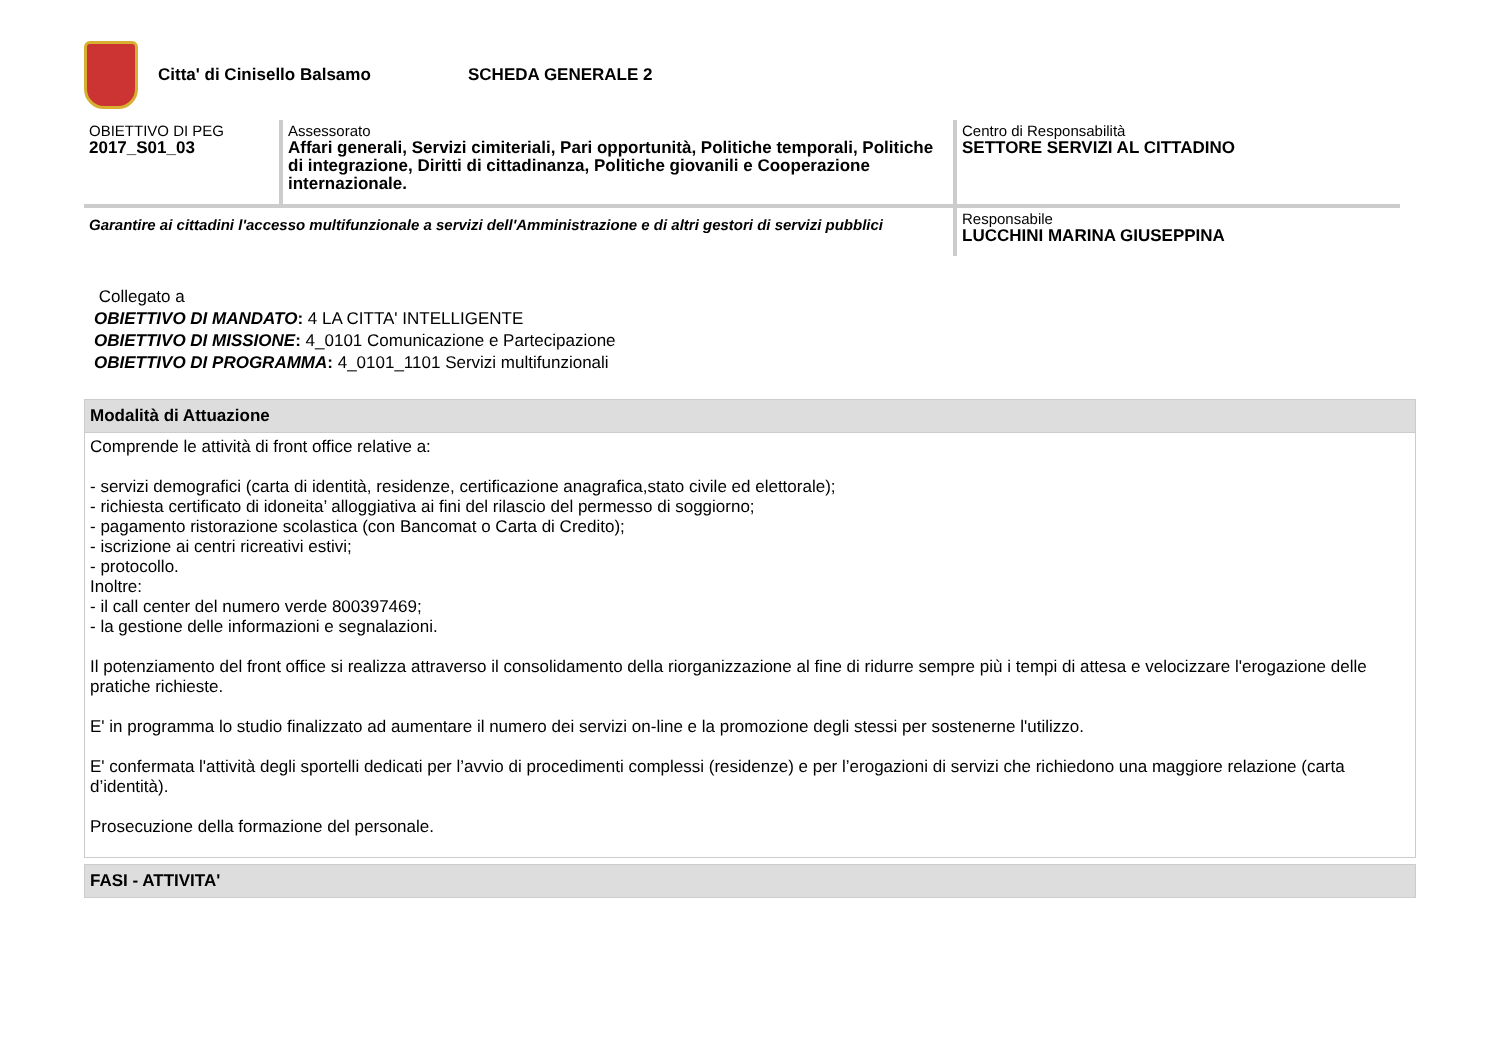Citta' di Cinisello Balsamo SCHEDA GENERALE 2
| OBIETTIVO DI PEG 2017_S01_03 | Assessorato Affari generali, Servizi cimiteriali, Pari opportunità, Politiche temporali, Politiche di integrazione, Diritti di cittadinanza, Politiche giovanili e Cooperazione internazionale. | Centro di Responsabilità SETTORE SERVIZI AL CITTADINO |
| Garantire ai cittadini l'accesso multifunzionale a servizi dell'Amministrazione e di altri gestori di servizi pubblici | | Responsabile LUCCHINI MARINA GIUSEPPINA |
Collegato a
OBIETTIVO DI MANDATO: 4 LA CITTA' INTELLIGENTE
OBIETTIVO DI MISSIONE: 4_0101 Comunicazione e Partecipazione
OBIETTIVO DI PROGRAMMA: 4_0101_1101 Servizi multifunzionali
Modalità di Attuazione
Comprende le attività di front office relative a:
- servizi demografici (carta di identità, residenze, certificazione anagrafica,stato civile ed elettorale);
- richiesta certificato di idoneita’ alloggiativa ai fini del rilascio del permesso di soggiorno;
- pagamento ristorazione scolastica (con Bancomat o Carta di Credito);
- iscrizione ai centri ricreativi estivi;
- protocollo.
Inoltre:
- il call center del numero verde 800397469;
- la gestione delle informazioni e segnalazioni.
Il potenziamento del front office si realizza attraverso il consolidamento della riorganizzazione al fine di ridurre sempre più i tempi di attesa e velocizzare l'erogazione delle pratiche richieste.
E' in programma lo studio finalizzato ad aumentare il numero dei servizi on-line e la promozione degli stessi per sostenerne l'utilizzo.
E' confermata l'attività degli sportelli dedicati per l’avvio di procedimenti complessi (residenze) e per l’erogazioni di servizi che richiedono una maggiore relazione (carta d’identità).
Prosecuzione della formazione del personale.
FASI - ATTIVITA'